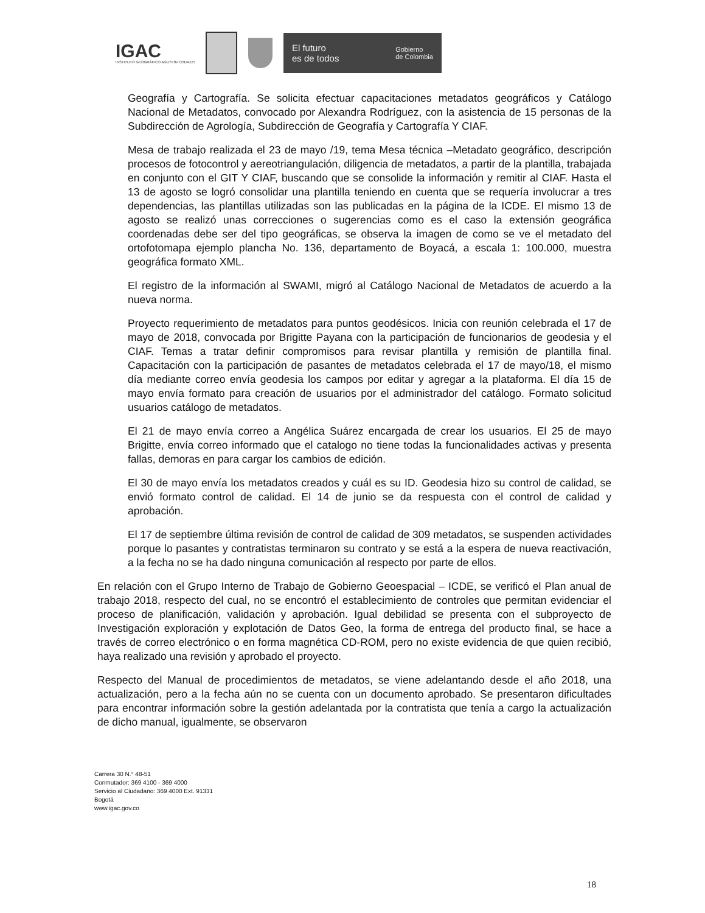IGAC
INSTITUTO GEOGRÁFICO AGUSTÍN CODAZZI
El futuro
es de todos Gobierno
de Colombia
Geografía y Cartografía. Se solicita efectuar capacitaciones metadatos geográficos y Catálogo Nacional de Metadatos, convocado por Alexandra Rodríguez, con la asistencia de 15 personas de la Subdirección de Agrología, Subdirección de Geografía y Cartografía Y CIAF.
Mesa de trabajo realizada el 23 de mayo /19, tema Mesa técnica –Metadato geográfico, descripción procesos de fotocontrol y aereotriangulación, diligencia de metadatos, a partir de la plantilla, trabajada en conjunto con el GIT Y CIAF, buscando que se consolide la información y remitir al CIAF. Hasta el 13 de agosto se logró consolidar una plantilla teniendo en cuenta que se requería involucrar a tres dependencias, las plantillas utilizadas son las publicadas en la página de la ICDE. El mismo 13 de agosto se realizó unas correcciones o sugerencias como es el caso la extensión geográfica coordenadas debe ser del tipo geográficas, se observa la imagen de como se ve el metadato del ortofotomapa ejemplo plancha No. 136, departamento de Boyacá, a escala 1: 100.000, muestra geográfica formato XML.
El registro de la información al SWAMI, migró al Catálogo Nacional de Metadatos de acuerdo a la nueva norma.
Proyecto requerimiento de metadatos para puntos geodésicos. Inicia con reunión celebrada el 17 de mayo de 2018, convocada por Brigitte Payana con la participación de funcionarios de geodesia y el CIAF. Temas a tratar definir compromisos para revisar plantilla y remisión de plantilla final. Capacitación con la participación de pasantes de metadatos celebrada el 17 de mayo/18, el mismo día mediante correo envía geodesia los campos por editar y agregar a la plataforma. El día 15 de mayo envía formato para creación de usuarios por el administrador del catálogo. Formato solicitud usuarios catálogo de metadatos.
El 21 de mayo envía correo a Angélica Suárez encargada de crear los usuarios. El 25 de mayo Brigitte, envía correo informado que el catalogo no tiene todas la funcionalidades activas y presenta fallas, demoras en para cargar los cambios de edición.
El 30 de mayo envía los metadatos creados y cuál es su ID. Geodesia hizo su control de calidad, se envió formato control de calidad. El 14 de junio se da respuesta con el control de calidad y aprobación.
El 17 de septiembre última revisión de control de calidad de 309 metadatos, se suspenden actividades porque lo pasantes y contratistas terminaron su contrato y se está a la espera de nueva reactivación, a la fecha no se ha dado ninguna comunicación al respecto por parte de ellos.
En relación con el Grupo Interno de Trabajo de Gobierno Geoespacial – ICDE, se verificó el Plan anual de trabajo 2018, respecto del cual, no se encontró el establecimiento de controles que permitan evidenciar el proceso de planificación, validación y aprobación. Igual debilidad se presenta con el subproyecto de Investigación exploración y explotación de Datos Geo, la forma de entrega del producto final, se hace a través de correo electrónico o en forma magnética CD-ROM, pero no existe evidencia de que quien recibió, haya realizado una revisión y aprobado el proyecto.
Respecto del Manual de procedimientos de metadatos, se viene adelantando desde el año 2018, una actualización, pero a la fecha aún no se cuenta con un documento aprobado. Se presentaron dificultades para encontrar información sobre la gestión adelantada por la contratista que tenía a cargo la actualización de dicho manual, igualmente, se observaron
Carrera 30 N.° 48-51
Conmutador: 369 4100 - 369 4000
Servicio al Ciudadano: 369 4000 Ext. 91331
Bogotá
www.igac.gov.co
18